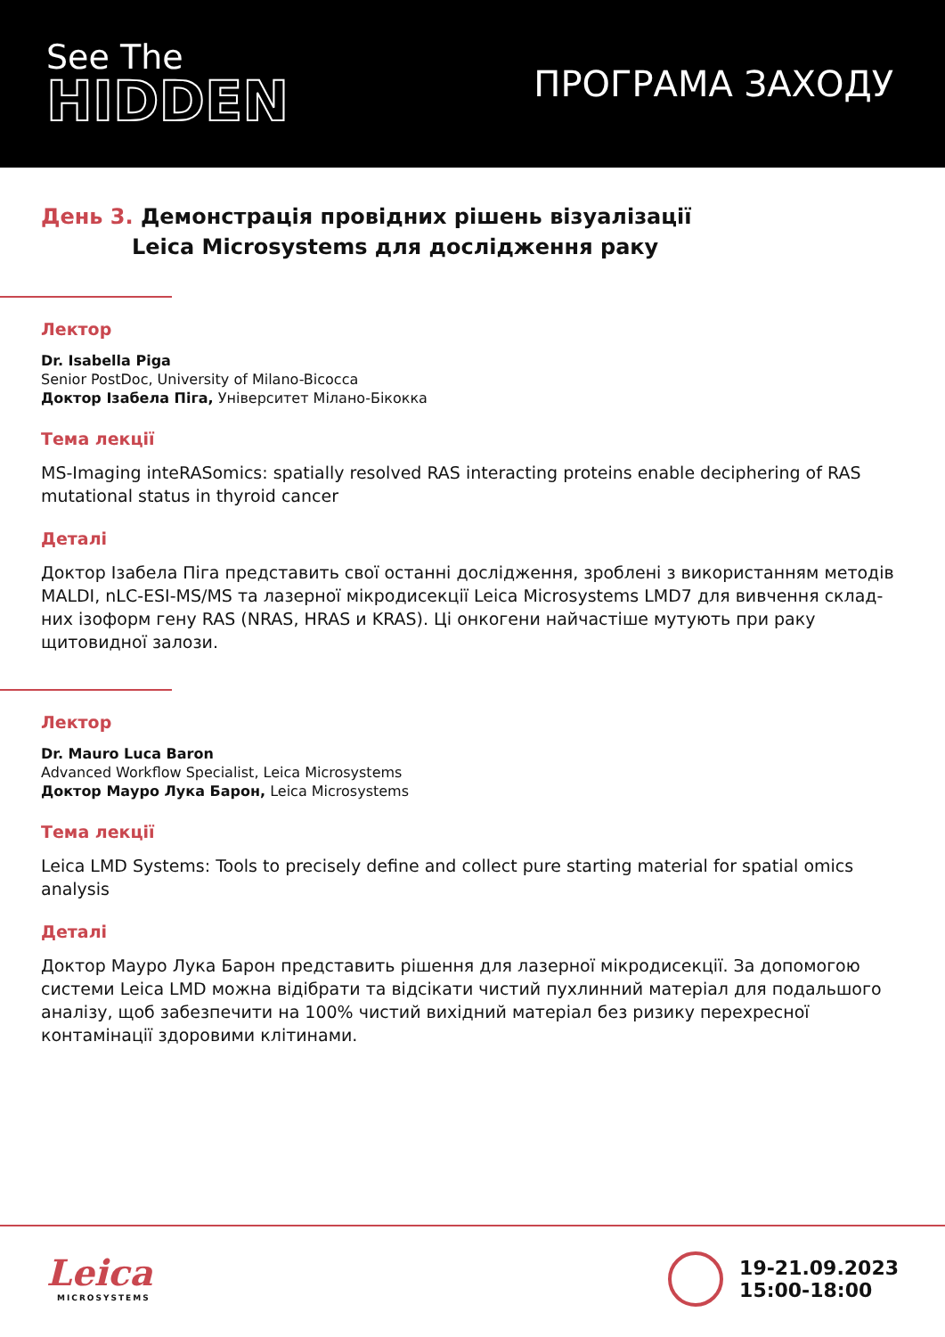See The
HIDDEN
ПРОГРАМА ЗАХОДУ
День 3. Демонстрація провідних рішень візуалізації
Leica Microsystems для дослідження раку
Лектор
Dr. Isabella Piga
Senior PostDoc, University of Milano-Bicocca
Доктор Ізабела Піга, Університет Мілано-Бікокка
Тема лекції
MS-Imaging inteRASomics: spatially resolved RAS interacting proteins enable deciphering of RAS mutational status in thyroid cancer
Деталі
Доктор Ізабела Піга представить свої останні дослідження, зроблені з використанням методів MALDI, nLC-ESI-MS/MS та лазерної мікродисекції Leica Microsystems LMD7 для вивчення склад-них ізоформ гену RAS (NRAS, HRAS и KRAS). Ці онкогени найчастіше мутують при раку щитовидної залози.
Лектор
Dr. Mauro Luca Baron
Advanced Workflow Specialist, Leica Microsystems
Доктор Мауро Лука Барон, Leica Microsystems
Тема лекції
Leica LMD Systems: Tools to precisely define and collect pure starting material for spatial omics analysis
Деталі
Доктор Мауро Лука Барон представить рішення для лазерної мікродисекції. За допомогою системи Leica LMD можна відібрати та відсікати чистий пухлинний матеріал для подальшого аналізу, щоб забезпечити на 100% чистий вихідний матеріал без ризику перехресної контамінації здоровими клітинами.
Leica
MICROSYSTEMS
19-21.09.2023
15:00-18:00